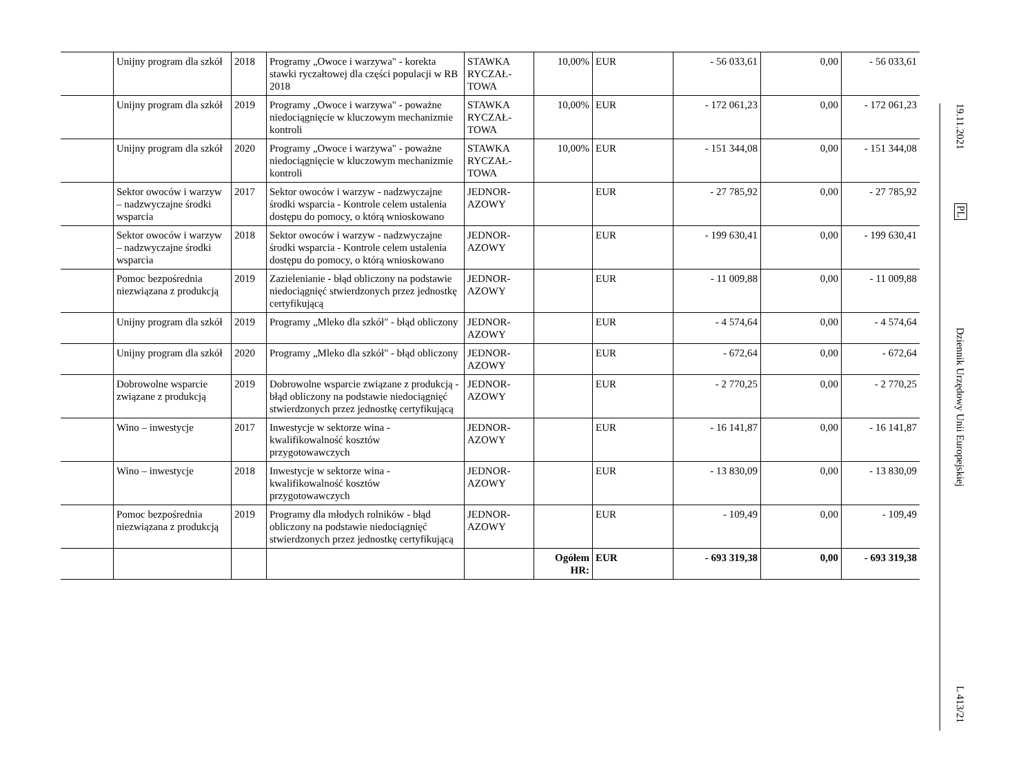| | Unijny program dla szkół | 2018 | Programy „Owoce i warzywa" - korekta stawki ryczałtowej dla części populacji w RB 2018 | STAWKA RYCZAŁ-TOWA | 10,00% | EUR | - 56 033,61 | 0,00 | - 56 033,61 |
| | Unijny program dla szkół | 2019 | Programy „Owoce i warzywa" - poważne niedociągnięcie w kluczowym mechanizmie kontroli | STAWKA RYCZAŁ-TOWA | 10,00% | EUR | - 172 061,23 | 0,00 | - 172 061,23 |
| | Unijny program dla szkół | 2020 | Programy „Owoce i warzywa" - poważne niedociągnięcie w kluczowym mechanizmie kontroli | STAWKA RYCZAŁ-TOWA | 10,00% | EUR | - 151 344,08 | 0,00 | - 151 344,08 |
| | Sektor owoców i warzyw – nadzwyczajne środki wsparcia | 2017 | Sektor owoców i warzyw - nadzwyczajne środki wsparcia - Kontrole celem ustalenia dostępu do pomocy, o którą wnioskowano | JEDNOR-AZOWY | | EUR | - 27 785,92 | 0,00 | - 27 785,92 |
| | Sektor owoców i warzyw – nadzwyczajne środki wsparcia | 2018 | Sektor owoców i warzyw - nadzwyczajne środki wsparcia - Kontrole celem ustalenia dostępu do pomocy, o którą wnioskowano | JEDNOR-AZOWY | | EUR | - 199 630,41 | 0,00 | - 199 630,41 |
| | Pomoc bezpośrednia niezwiązana z produkcją | 2019 | Zazielenianie - błąd obliczony na podstawie niedociągnięć stwierdzonych przez jednostkę certyfikującą | JEDNOR-AZOWY | | EUR | - 11 009,88 | 0,00 | - 11 009,88 |
| | Unijny program dla szkół | 2019 | Programy „Mleko dla szkół" - błąd obliczony | JEDNOR-AZOWY | | EUR | - 4 574,64 | 0,00 | - 4 574,64 |
| | Unijny program dla szkół | 2020 | Programy „Mleko dla szkół" - błąd obliczony | JEDNOR-AZOWY | | EUR | - 672,64 | 0,00 | - 672,64 |
| | Dobrowolne wsparcie związane z produkcją | 2019 | Dobrowolne wsparcie związane z produkcją - błąd obliczony na podstawie niedociągnięć stwierdzonych przez jednostkę certyfikującą | JEDNOR-AZOWY | | EUR | - 2 770,25 | 0,00 | - 2 770,25 |
| | Wino – inwestycje | 2017 | Inwestycje w sektorze wina - kwalifikowalność kosztów przygotowawczych | JEDNOR-AZOWY | | EUR | - 16 141,87 | 0,00 | - 16 141,87 |
| | Wino – inwestycje | 2018 | Inwestycje w sektorze wina - kwalifikowalność kosztów przygotowawczych | JEDNOR-AZOWY | | EUR | - 13 830,09 | 0,00 | - 13 830,09 |
| | Pomoc bezpośrednia niezwiązana z produkcją | 2019 | Programy dla młodych rolników - błąd obliczony na podstawie niedociągnięć stwierdzonych przez jednostkę certyfikującą | JEDNOR-AZOWY | | EUR | - 109,49 | 0,00 | - 109,49 |
| | | | | | Ogółem HR: | EUR | - 693 319,38 | 0,00 | - 693 319,38 |
19.11.2021
PL
Dziennik Urzędowy Unii Europejskiej
L 413/21